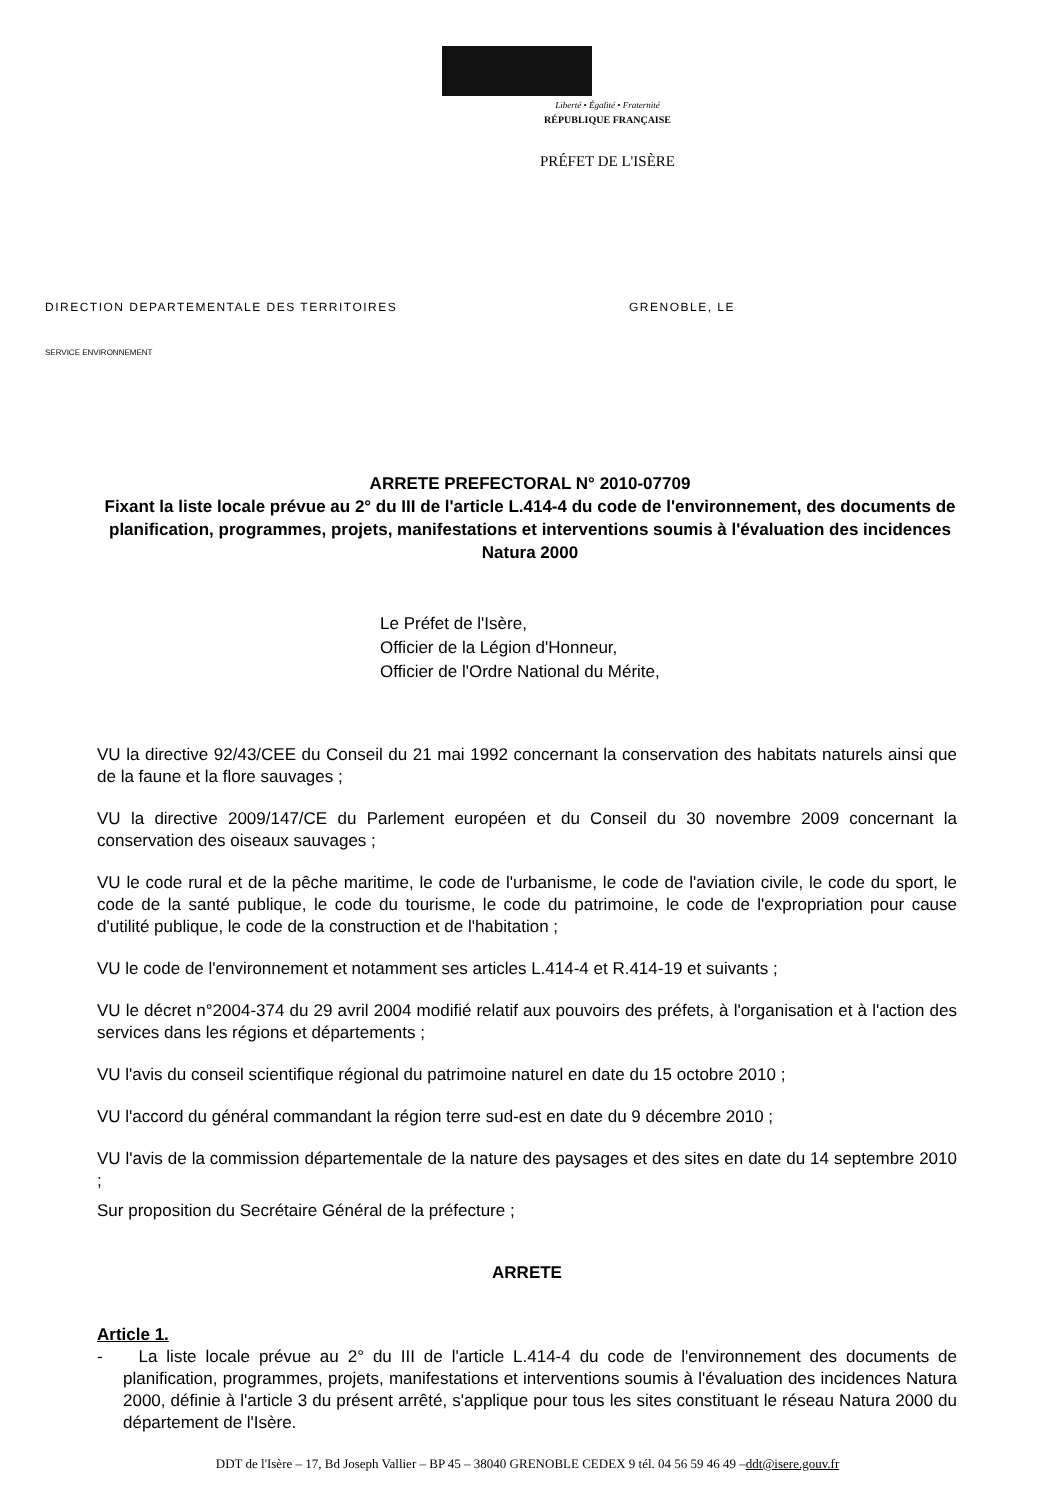Liberté • Égalité • Fraternité
RÉPUBLIQUE FRANÇAISE
PRÉFET DE L'ISÈRE
DIRECTION DEPARTEMENTALE DES TERRITOIRES GRENOBLE, LE
SERVICE ENVIRONNEMENT
ARRETE PREFECTORAL N° 2010-07709
Fixant la liste locale prévue au 2° du III de l'article L.414-4 du code de l'environnement, des documents de planification, programmes, projets, manifestations et interventions soumis à l'évaluation des incidences Natura 2000
Le Préfet de l'Isère,
Officier de la Légion d'Honneur,
Officier de l'Ordre National du Mérite,
VU la directive 92/43/CEE du Conseil du 21 mai 1992 concernant la conservation des habitats naturels ainsi que de la faune et la flore sauvages ;
VU la directive 2009/147/CE du Parlement européen et du Conseil du 30 novembre 2009 concernant la conservation des oiseaux sauvages ;
VU le code rural et de la pêche maritime, le code de l'urbanisme, le code de l'aviation civile, le code du sport, le code de la santé publique, le code du tourisme, le code du patrimoine, le code de l'expropriation pour cause d'utilité publique, le code de la construction et de l'habitation ;
VU le code de l'environnement et notamment ses articles L.414-4 et R.414-19 et suivants ;
VU le décret n°2004-374 du 29 avril 2004 modifié relatif aux pouvoirs des préfets, à l'organisation et à l'action des services dans les régions et départements ;
VU l'avis du conseil scientifique régional du patrimoine naturel en date du 15 octobre 2010 ;
VU l'accord du général commandant la région terre sud-est en date du 9 décembre 2010 ;
VU l'avis de la commission départementale de la nature des paysages et des sites en date du 14 septembre 2010 ;
Sur proposition du Secrétaire Général de la préfecture ;
ARRETE
Article 1.
- La liste locale prévue au 2° du III de l'article L.414-4 du code de l'environnement des documents de planification, programmes, projets, manifestations et interventions soumis à l'évaluation des incidences Natura 2000, définie à l'article 3 du présent arrêté, s'applique pour tous les sites constituant le réseau Natura 2000 du département de l'Isère.
DDT de l'Isère – 17, Bd Joseph Vallier – BP 45 – 38040 GRENOBLE CEDEX 9 tél. 04 56 59 46 49 –ddt@isere.gouv.fr